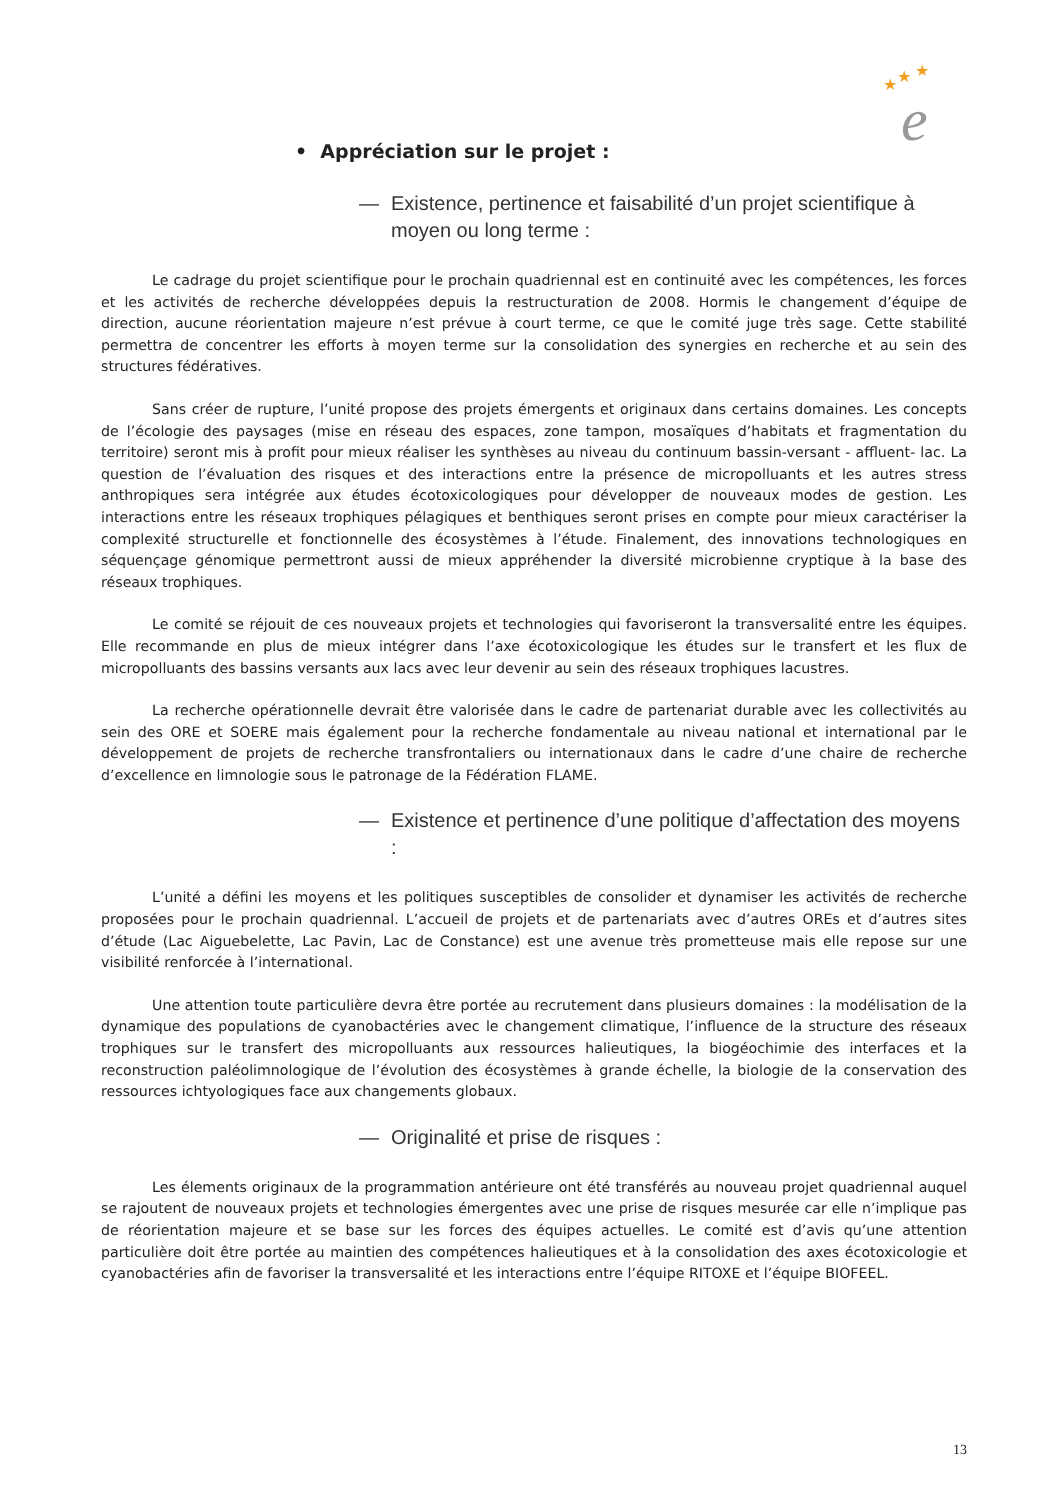★
★
★
e
• Appréciation sur le projet :
— Existence, pertinence et faisabilité d’un projet scientifique à moyen ou long terme :
Le cadrage du projet scientifique pour le prochain quadriennal est en continuité avec les compétences, les forces et les activités de recherche développées depuis la restructuration de 2008. Hormis le changement d’équipe de direction, aucune réorientation majeure n’est prévue à court terme, ce que le comité juge très sage. Cette stabilité permettra de concentrer les efforts à moyen terme sur la consolidation des synergies en recherche et au sein des structures fédératives.
Sans créer de rupture, l’unité propose des projets émergents et originaux dans certains domaines. Les concepts de l’écologie des paysages (mise en réseau des espaces, zone tampon, mosaïques d’habitats et fragmentation du territoire) seront mis à profit pour mieux réaliser les synthèses au niveau du continuum bassin-versant - affluent- lac. La question de l’évaluation des risques et des interactions entre la présence de micropolluants et les autres stress anthropiques sera intégrée aux études écotoxicologiques pour développer de nouveaux modes de gestion. Les interactions entre les réseaux trophiques pélagiques et benthiques seront prises en compte pour mieux caractériser la complexité structurelle et fonctionnelle des écosystèmes à l’étude. Finalement, des innovations technologiques en séquençage génomique permettront aussi de mieux appréhender la diversité microbienne cryptique à la base des réseaux trophiques.
Le comité se réjouit de ces nouveaux projets et technologies qui favoriseront la transversalité entre les équipes. Elle recommande en plus de mieux intégrer dans l’axe écotoxicologique les études sur le transfert et les flux de micropolluants des bassins versants aux lacs avec leur devenir au sein des réseaux trophiques lacustres.
La recherche opérationnelle devrait être valorisée dans le cadre de partenariat durable avec les collectivités au sein des ORE et SOERE mais également pour la recherche fondamentale au niveau national et international par le développement de projets de recherche transfrontaliers ou internationaux dans le cadre d’une chaire de recherche d’excellence en limnologie sous le patronage de la Fédération FLAME.
— Existence et pertinence d’une politique d’affectation des moyens :
L’unité a défini les moyens et les politiques susceptibles de consolider et dynamiser les activités de recherche proposées pour le prochain quadriennal. L’accueil de projets et de partenariats avec d’autres OREs et d’autres sites d’étude (Lac Aiguebelette, Lac Pavin, Lac de Constance) est une avenue très prometteuse mais elle repose sur une visibilité renforcée à l’international.
Une attention toute particulière devra être portée au recrutement dans plusieurs domaines : la modélisation de la dynamique des populations de cyanobactéries avec le changement climatique, l’influence de la structure des réseaux trophiques sur le transfert des micropolluants aux ressources halieutiques, la biogéochimie des interfaces et la reconstruction paléolimnologique de l’évolution des écosystèmes à grande échelle, la biologie de la conservation des ressources ichtyologiques face aux changements globaux.
— Originalité et prise de risques :
Les élements originaux de la programmation antérieure ont été transférés au nouveau projet quadriennal auquel se rajoutent de nouveaux projets et technologies émergentes avec une prise de risques mesurée car elle n’implique pas de réorientation majeure et se base sur les forces des équipes actuelles. Le comité est d’avis qu’une attention particulière doit être portée au maintien des compétences halieutiques et à la consolidation des axes écotoxicologie et cyanobactéries afin de favoriser la transversalité et les interactions entre l’équipe RITOXE et l’équipe BIOFEEL.
13